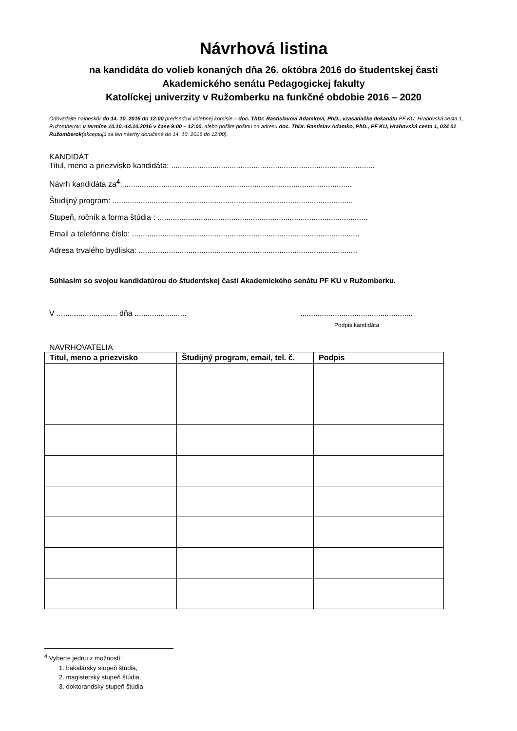Návrhová listina
na kandidáta do volieb konaných dňa 26. októbra 2016 do študentskej časti
Akademického senátu Pedagogickej fakulty
Katolíckej univerzity v Ružomberku na funkčné obdobie 2016 – 2020
Odovzdajte najneskôr do 14. 10. 2016 do 12:00 predsedovi volebnej komisie – doc. ThDr. Rastislavovi Adamkovi, PhD., vzasadačke dekanátu PF KU, Hrabovská cesta 1, Ružomberok: v termíne 10.10.-14.10.2016 v čase 9:00 – 12:00, alebo pošlite poštou na adresu doc. ThDr. Rastislav Adamko, PhD., PF KU, Hrabovská cesta 1, 034 01 Ružomberok(akceptujú sa len návrhy doručené do 14. 10. 2016 do 12:00).
KANDIDÁT
Titul, meno a priezvisko kandidáta: ..............................................................................................
Návrh kandidáta za<sup>4</sup>: .........................................................................................................
Študijný program: ...............................................................................................................
Stupeň, ročník a forma štúdia : .................................................................................................
Email a telefónne číslo: .........................................................................................................
Adresa trvalého bydliska: .....................................................................................................
Súhlasím so svojou kandidatúrou do študentskej časti Akademického senátu PF KU v Ružomberku.
V ............................ dňa ............................................................................
Podpis kandidáta
NAVRHOVATELIA
| Titul, meno a priezvisko | Študijný program, email, tel. č. | Podpis |
| --- | --- | --- |
<sup>4</sup> Vyberte jednu z možností:
1. bakalársky stupeň štúdia,
2. magisterský stupeň štúdia,
3. doktorandský stupeň štúdia